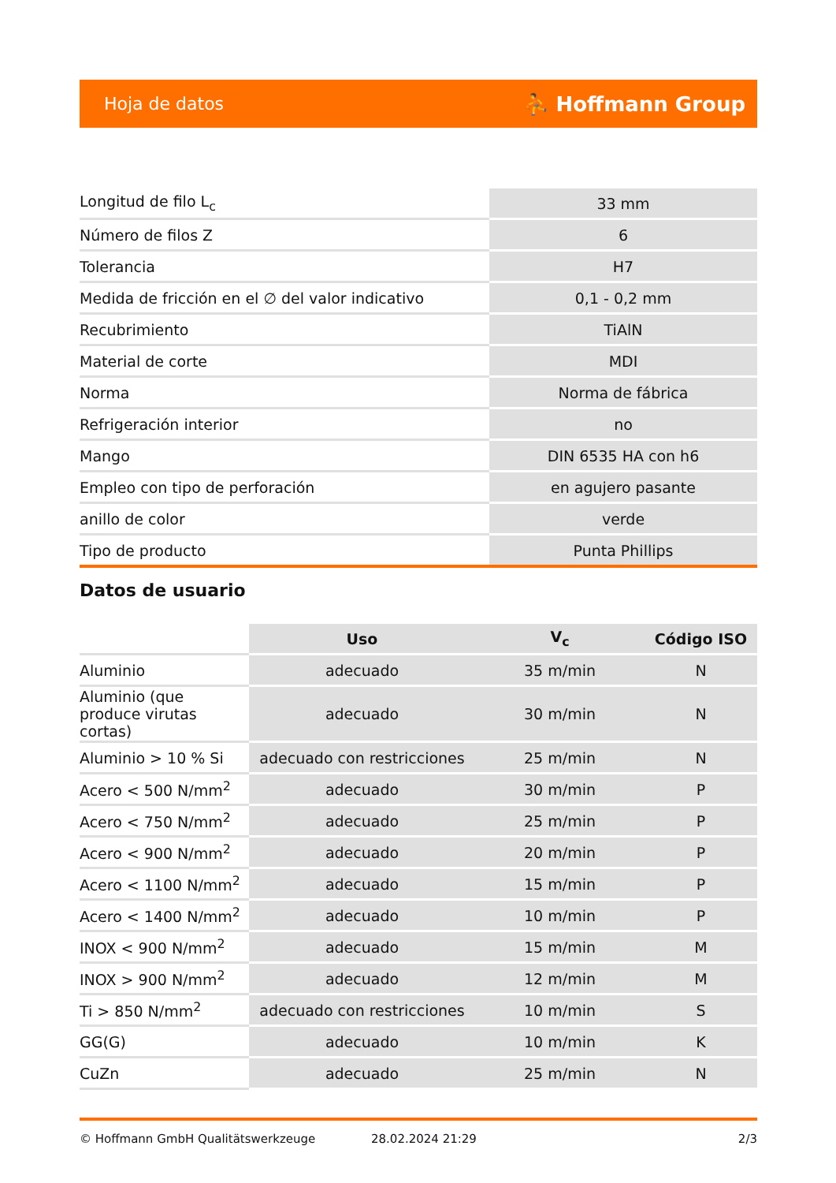Hoja de datos ⛹ Hoffmann Group
| Longitud de filo L<sub>c</sub> | 33 mm |
| Número de filos Z | 6 |
| Tolerancia | H7 |
| Medida de fricción en el ∅ del valor indicativo | 0,1 - 0,2 mm |
| Recubrimiento | TiAlN |
| Material de corte | MDI |
| Norma | Norma de fábrica |
| Refrigeración interior | no |
| Mango | DIN 6535 HA con h6 |
| Empleo con tipo de perforación | en agujero pasante |
| anillo de color | verde |
| Tipo de producto | Punta Phillips |
Datos de usuario
| | Uso | V<sub>c</sub> | Código ISO |
| --- | --- | --- | --- |
| Aluminio | adecuado | 35 m/min | N |
| Aluminio (que produce virutas cortas) | adecuado | 30 m/min | N |
| Aluminio > 10 % Si | adecuado con restricciones | 25 m/min | N |
| Acero < 500 N/mm<sup>2</sup> | adecuado | 30 m/min | P |
| Acero < 750 N/mm<sup>2</sup> | adecuado | 25 m/min | P |
| Acero < 900 N/mm<sup>2</sup> | adecuado | 20 m/min | P |
| Acero < 1100 N/mm<sup>2</sup> | adecuado | 15 m/min | P |
| Acero < 1400 N/mm<sup>2</sup> | adecuado | 10 m/min | P |
| INOX < 900 N/mm<sup>2</sup> | adecuado | 15 m/min | M |
| INOX > 900 N/mm<sup>2</sup> | adecuado | 12 m/min | M |
| Ti > 850 N/mm<sup>2</sup> | adecuado con restricciones | 10 m/min | S |
| GG(G) | adecuado | 10 m/min | K |
| CuZn | adecuado | 25 m/min | N |
© Hoffmann GmbH Qualitätswerkzeuge 28.02.2024 21:29 2/3